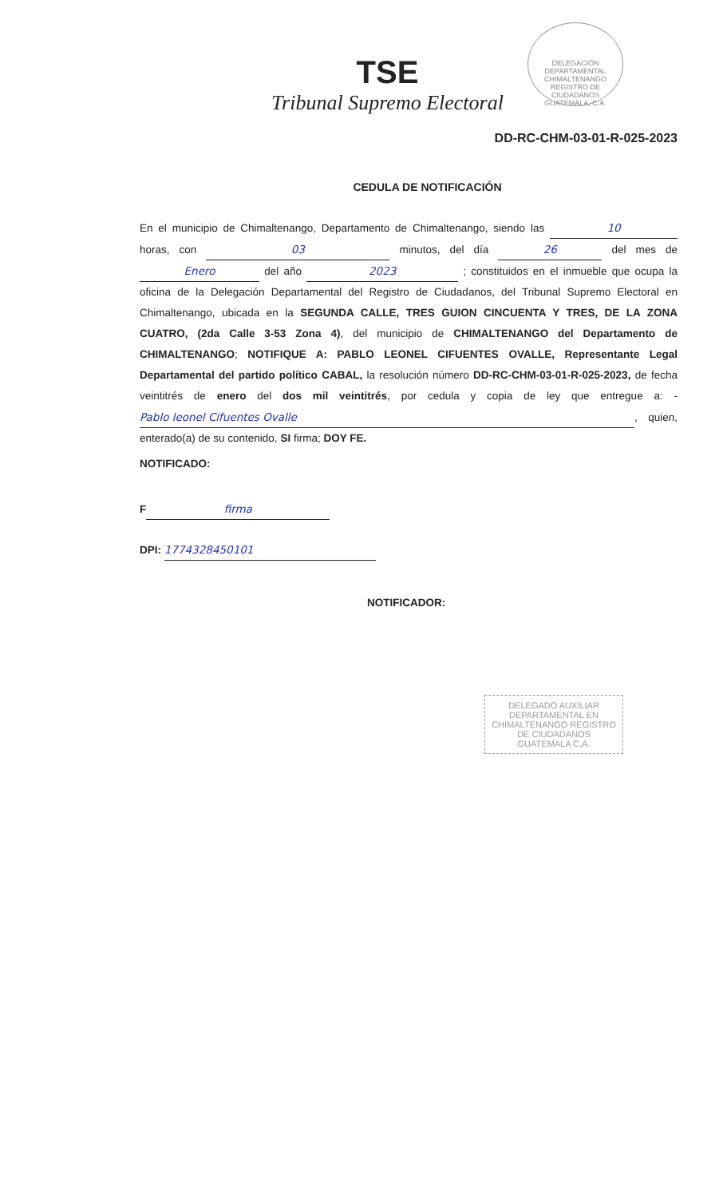DELEGACIÓN DEPARTAMENTAL CHIMALTENANGO REGISTRO DE CIUDADANOS GUATEMALA, C.A.
TSE
Tribunal Supremo Electoral
DD-RC-CHM-03-01-R-025-2023
CEDULA DE NOTIFICACIÓN
En el municipio de Chimaltenango, Departamento de Chimaltenango, siendo las 10 horas, con 03 minutos, del día 26 del mes de Enero del año 2023 ; constituidos en el inmueble que ocupa la oficina de la Delegación Departamental del Registro de Ciudadanos, del Tribunal Supremo Electoral en Chimaltenango, ubicada en la SEGUNDA CALLE, TRES GUION CINCUENTA Y TRES, DE LA ZONA CUATRO, (2da Calle 3-53 Zona 4), del municipio de CHIMALTENANGO del Departamento de CHIMALTENANGO; NOTIFIQUE A: PABLO LEONEL CIFUENTES OVALLE, Representante Legal Departamental del partido político CABAL, la resolución número DD-RC-CHM-03-01-R-025-2023, de fecha veintitrés de enero del dos mil veintitrés, por cedula y copia de ley que entregue a: - Pablo leonel Cifuentes Ovalle, quien, enterado(a) de su contenido, SI firma; DOY FE.
NOTIFICADO:
Ffirma
DPI: 1774328450101
NOTIFICADOR:
DELEGADO AUXILIAR DEPARTAMENTAL EN CHIMALTENANGO REGISTRO DE CIUDADANOS GUATEMALA C.A.